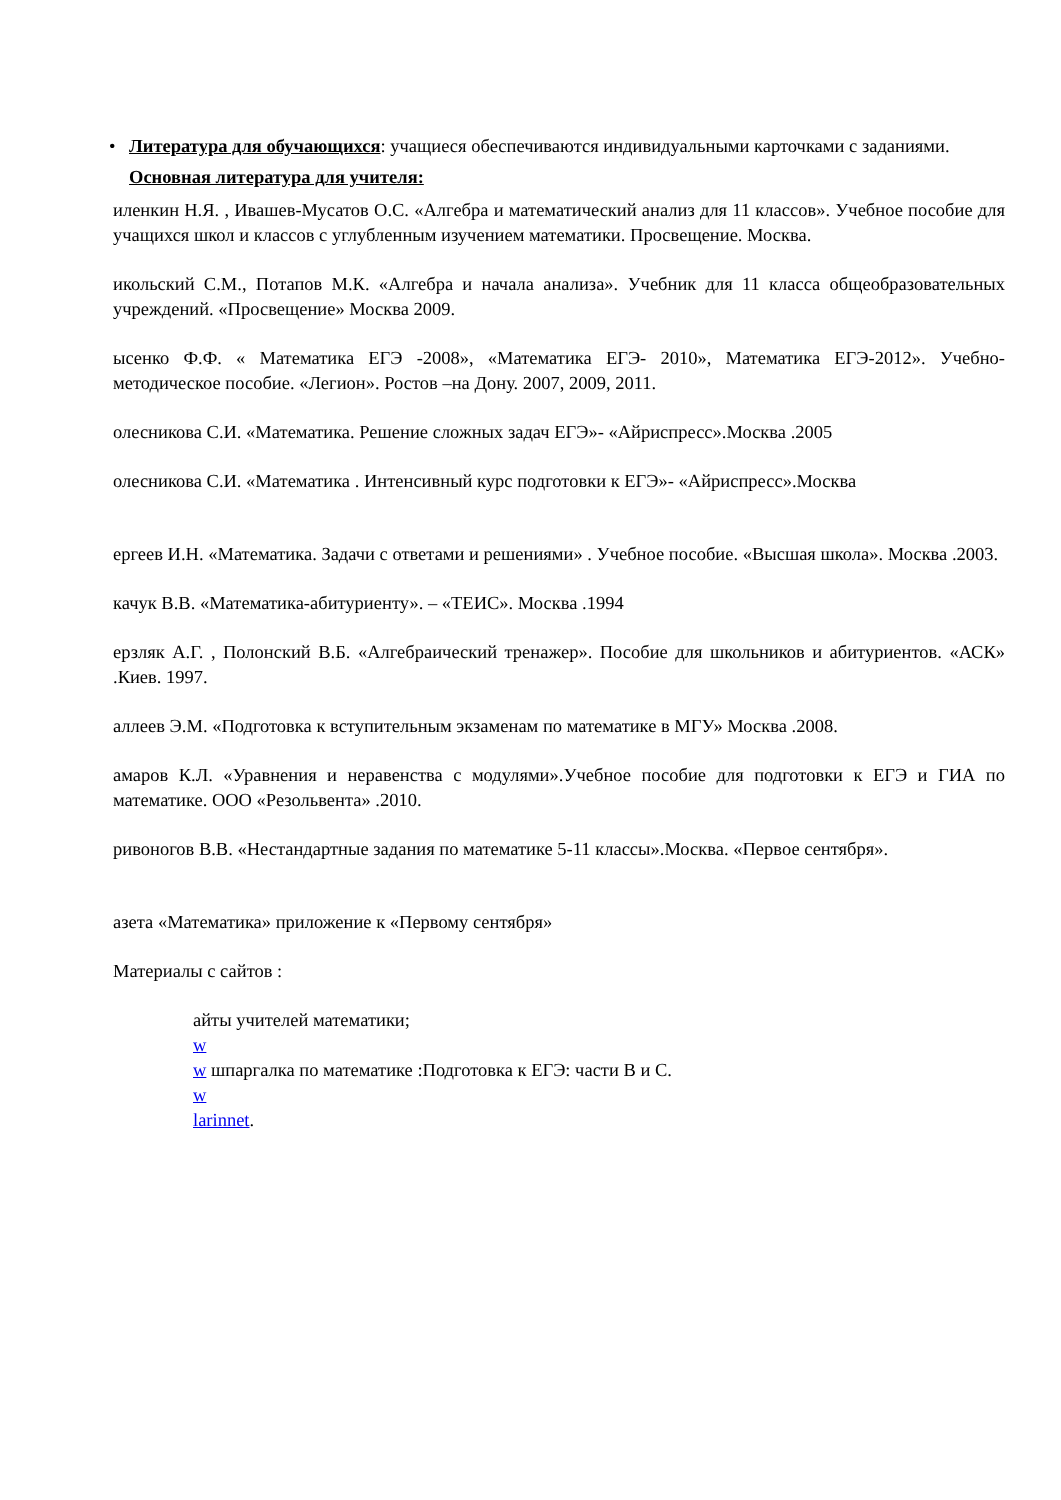• Литература для обучающихся: учащиеся обеспечиваются индивидуальными карточками с заданиями.
Основная литература для учителя:
иленкин Н.Я. , Ивашев-Мусатов О.С. «Алгебра и математический анализ для 11 классов». Учебное пособие для учащихся школ и классов с углубленным изучением математики. Просвещение. Москва.
икольский С.М., Потапов М.К. «Алгебра и начала анализа». Учебник для 11 класса общеобразовательных учреждений. «Просвещение» Москва 2009.
ысенко Ф.Ф. « Математика ЕГЭ -2008», «Математика ЕГЭ- 2010», Математика ЕГЭ-2012». Учебно-методическое пособие. «Легион». Ростов –на Дону. 2007, 2009, 2011.
олесникова С.И. «Математика. Решение сложных задач ЕГЭ»- «Айриспресс».Москва .2005
олесникова С.И. «Математика . Интенсивный курс подготовки к ЕГЭ»- «Айриспресс».Москва
ергеев И.Н. «Математика. Задачи с ответами и решениями» . Учебное пособие. «Высшая школа». Москва .2003.
качук В.В. «Математика-абитуриенту». – «ТЕИС». Москва .1994
ерзляк А.Г. , Полонский В.Б. «Алгебраический тренажер». Пособие для школьников и абитуриентов. «АСК» .Киев. 1997.
аллеев Э.М. «Подготовка к вступительным экзаменам по математике в МГУ» Москва .2008.
амаров К.Л. «Уравнения и неравенства с модулями».Учебное пособие для подготовки к ЕГЭ и ГИА по математике. ООО «Резольвента» .2010.
ривоногов В.В. «Нестандартные задания по математике 5-11 классы».Москва. «Первое сентября».
азета «Математика» приложение к «Первому сентября»
Материалы с сайтов :
айты учителей математики;
w
w шпаргалка по математике :Подготовка к ЕГЭ: части В и С.
w
larinnet.